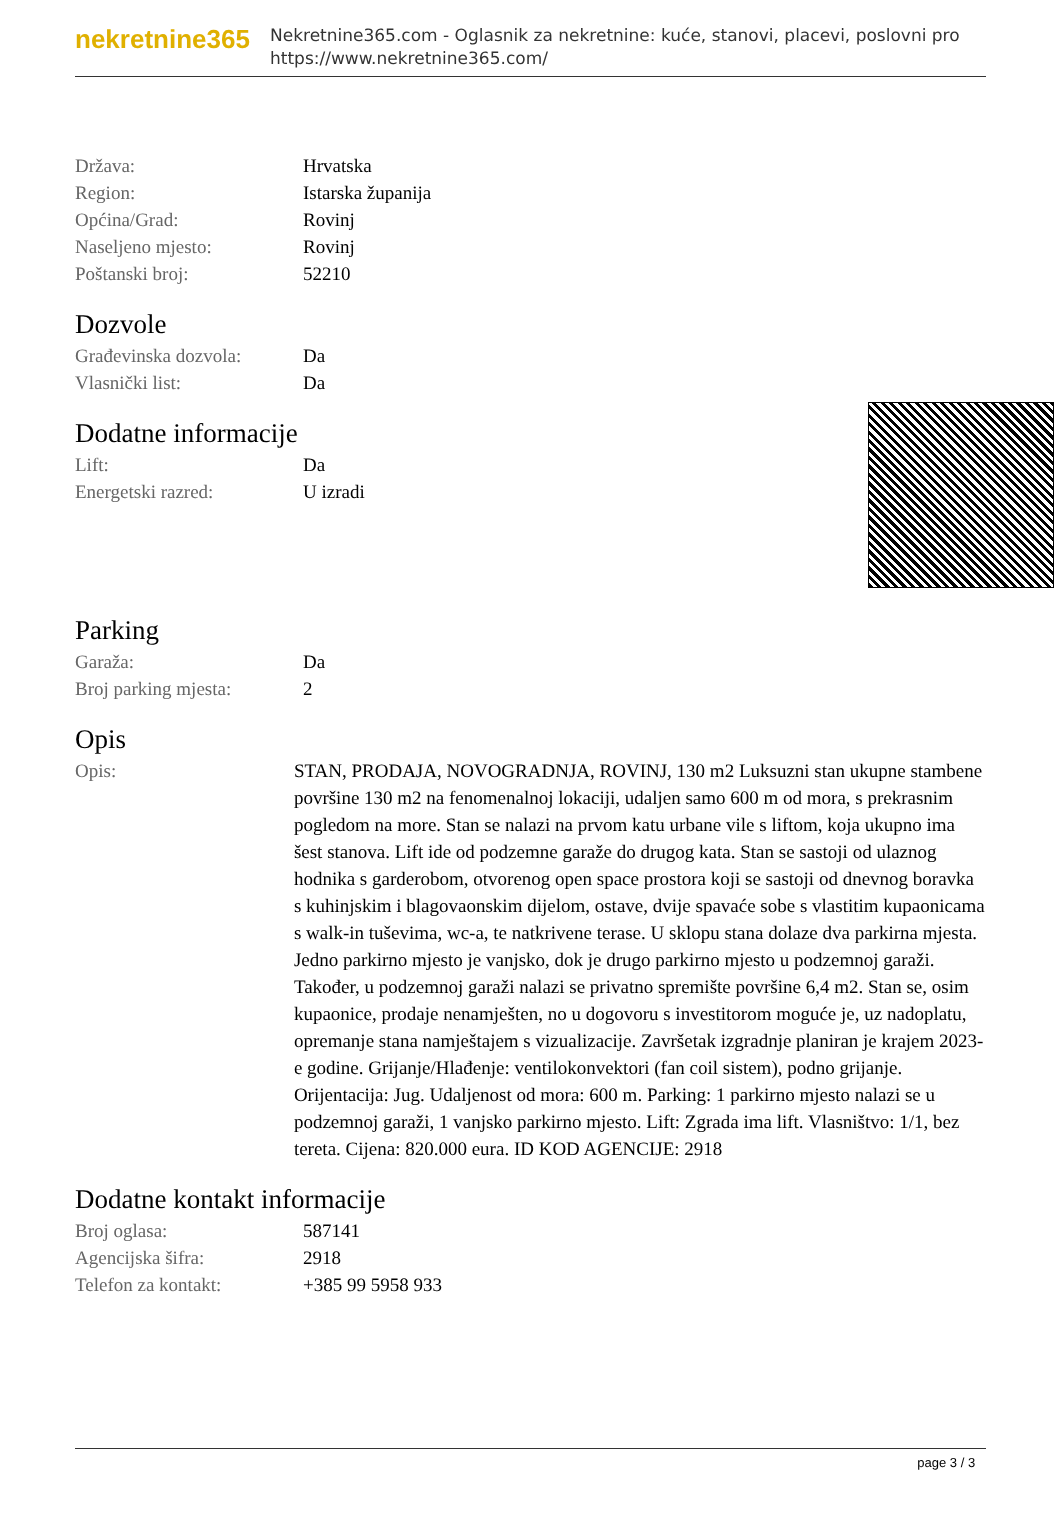nekretnine365
Nekretnine365.com - Oglasnik za nekretnine: kuće, stanovi, placevi, poslovni pro
https://www.nekretnine365.com/
| Država: | Hrvatska |
| Region: | Istarska županija |
| Općina/Grad: | Rovinj |
| Naseljeno mjesto: | Rovinj |
| Poštanski broj: | 52210 |
Dozvole
| Građevinska dozvola: | Da |
| Vlasnički list: | Da |
Dodatne informacije
| Lift: | Da |
| Energetski razred: | U izradi |
Parking
| Garaža: | Da |
| Broj parking mjesta: | 2 |
Opis
| Opis: | STAN, PRODAJA, NOVOGRADNJA, ROVINJ, 130 m2 Luksuzni stan ukupne stambene površine 130 m2 na fenomenalnoj lokaciji, udaljen samo 600 m od mora, s prekrasnim pogledom na more. Stan se nalazi na prvom katu urbane vile s liftom, koja ukupno ima šest stanova. Lift ide od podzemne garaže do drugog kata. Stan se sastoji od ulaznog hodnika s garderobom, otvorenog open space prostora koji se sastoji od dnevnog boravka s kuhinjskim i blagovaonskim dijelom, ostave, dvije spavaće sobe s vlastitim kupaonicama s walk-in tuševima, wc-a, te natkrivene terase. U sklopu stana dolaze dva parkirna mjesta. Jedno parkirno mjesto je vanjsko, dok je drugo parkirno mjesto u podzemnoj garaži. Također, u podzemnoj garaži nalazi se privatno spremište površine 6,4 m2. Stan se, osim kupaonice, prodaje nenamješten, no u dogovoru s investitorom moguće je, uz nadoplatu, opremanje stana namještajem s vizualizacije. Završetak izgradnje planiran je krajem 2023-e godine. Grijanje/Hlađenje: ventilokonvektori (fan coil sistem), podno grijanje. Orijentacija: Jug. Udaljenost od mora: 600 m. Parking: 1 parkirno mjesto nalazi se u podzemnoj garaži, 1 vanjsko parkirno mjesto. Lift: Zgrada ima lift. Vlasništvo: 1/1, bez tereta. Cijena: 820.000 eura. ID KOD AGENCIJE: 2918 |
Dodatne kontakt informacije
| Broj oglasa: | 587141 |
| Agencijska šifra: | 2918 |
| Telefon za kontakt: | +385 99 5958 933 |
page 3 / 3